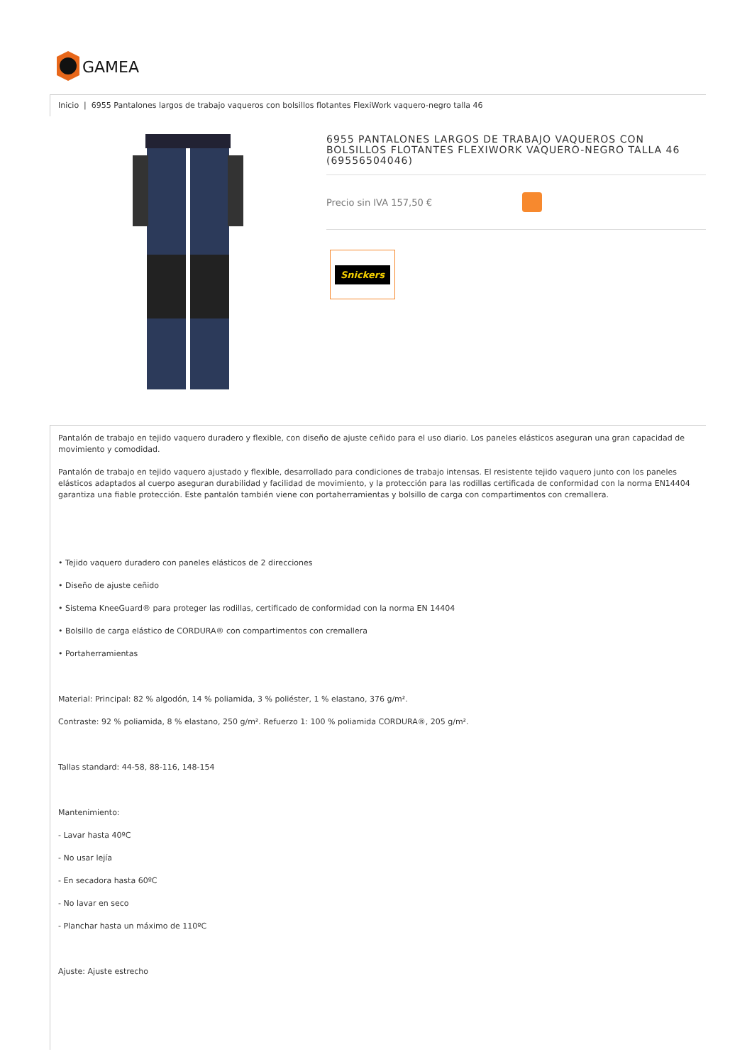GAMEA
Inicio | 6955 Pantalones largos de trabajo vaqueros con bolsillos flotantes FlexiWork vaquero-negro talla 46
6955 PANTALONES LARGOS DE TRABAJO VAQUEROS CON BOLSILLOS FLOTANTES FLEXIWORK VAQUERO-NEGRO TALLA 46 (69556504046)
Precio sin IVA 157,50 €
Snickers
Pantalón de trabajo en tejido vaquero duradero y flexible, con diseño de ajuste ceñido para el uso diario. Los paneles elásticos aseguran una gran capacidad de movimiento y comodidad.
Pantalón de trabajo en tejido vaquero ajustado y flexible, desarrollado para condiciones de trabajo intensas. El resistente tejido vaquero junto con los paneles elásticos adaptados al cuerpo aseguran durabilidad y facilidad de movimiento, y la protección para las rodillas certificada de conformidad con la norma EN14404 garantiza una fiable protección. Este pantalón también viene con portaherramientas y bolsillo de carga con compartimentos con cremallera.
• Tejido vaquero duradero con paneles elásticos de 2 direcciones
• Diseño de ajuste ceñido
• Sistema KneeGuard® para proteger las rodillas, certificado de conformidad con la norma EN 14404
• Bolsillo de carga elástico de CORDURA® con compartimentos con cremallera
• Portaherramientas
Material: Principal: 82 % algodón, 14 % poliamida, 3 % poliéster, 1 % elastano, 376 g/m².
Contraste: 92 % poliamida, 8 % elastano, 250 g/m². Refuerzo 1: 100 % poliamida CORDURA®, 205 g/m².
Tallas standard: 44-58, 88-116, 148-154
Mantenimiento:
- Lavar hasta 40ºC
- No usar lejía
- En secadora hasta 60ºC
- No lavar en seco
- Planchar hasta un máximo de 110ºC
Ajuste: Ajuste estrecho